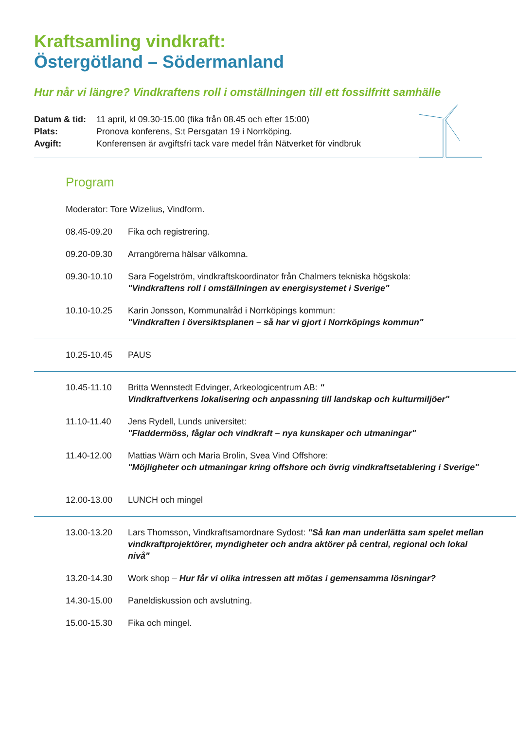Kraftsamling vindkraft:
Östergötland – Södermanland
Hur når vi längre? Vindkraftens roll i omställningen till ett fossilfritt samhälle
Datum & tid: 11 april, kl 09.30-15.00 (fika från 08.45 och efter 15:00)
Plats: Pronova konferens, S:t Persgatan 19 i Norrköping.
Avgift: Konferensen är avgiftsfri tack vare medel från Nätverket för vindbruk
Program
Moderator: Tore Wizelius, Vindform.
08.45-09.20 Fika och registrering.
09.20-09.30 Arrangörerna hälsar välkomna.
09.30-10.10 Sara Fogelström, vindkraftskoordinator från Chalmers tekniska högskola:
"Vindkraftens roll i omställningen av energisystemet i Sverige"
10.10-10.25 Karin Jonsson, Kommunalråd i Norrköpings kommun:
"Vindkraften i översiktsplanen – så har vi gjort i Norrköpings kommun"
10.25-10.45 PAUS
10.45-11.10 Britta Wennstedt Edvinger, Arkeologicentrum AB: "
Vindkraftverkens lokalisering och anpassning till landskap och kulturmiljöer"
11.10-11.40 Jens Rydell, Lunds universitet:
"Fladdermöss, fåglar och vindkraft – nya kunskaper och utmaningar"
11.40-12.00 Mattias Wärn och Maria Brolin, Svea Vind Offshore:
"Möjligheter och utmaningar kring offshore och övrig vindkraftsetablering i Sverige"
12.00-13.00 LUNCH och mingel
13.00-13.20 Lars Thomsson, Vindkraftsamordnare Sydost: "Så kan man underlätta sam spelet mellan vindkraftprojektörer, myndigheter och andra aktörer på central, regional och lokal nivå"
13.20-14.30 Work shop – Hur får vi olika intressen att mötas i gemensamma lösningar?
14.30-15.00 Paneldiskussion och avslutning.
15.00-15.30 Fika och mingel.